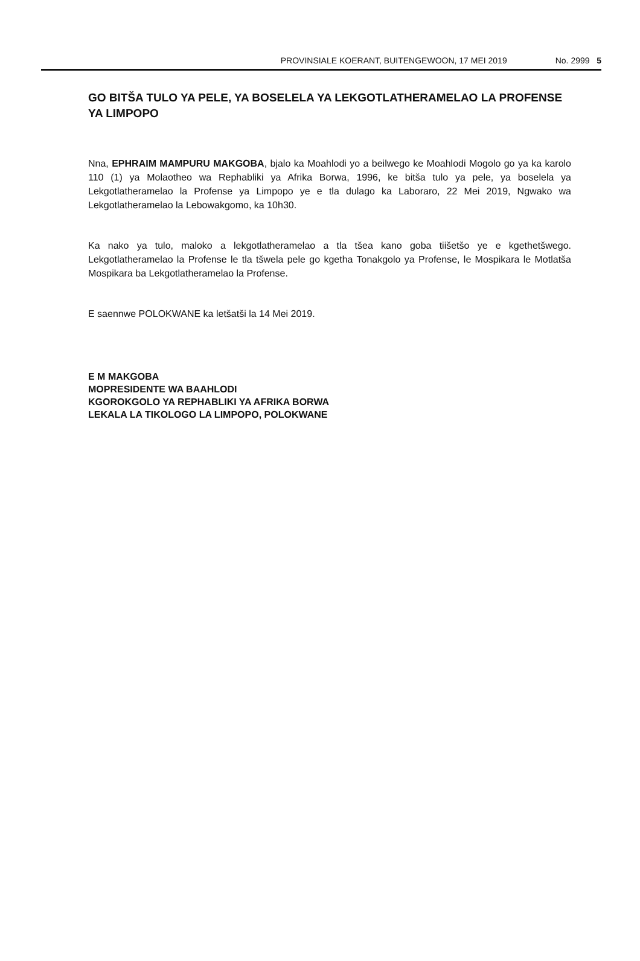PROVINSIALE KOERANT, BUITENGEWOON, 17 MEI 2019 No. 2999 5
GO BITŠA TULO YA PELE, YA BOSELELA YA LEKGOTLATHERAMELAO LA PROFENSE YA LIMPOPO
Nna, EPHRAIM MAMPURU MAKGOBA, bjalo ka Moahlodi yo a beilwego ke Moahlodi Mogolo go ya ka karolo 110 (1) ya Molaotheo wa Rephabliki ya Afrika Borwa, 1996, ke bitša tulo ya pele, ya boselela ya Lekgotlatheramelao la Profense ya Limpopo ye e tla dulago ka Laboraro, 22 Mei 2019, Ngwako wa Lekgotlatheramelao la Lebowakgomo, ka 10h30.
Ka nako ya tulo, maloko a lekgotlatheramelao a tla tšea kano goba tiišetšo ye e kgethetšwego. Lekgotlatheramelao la Profense le tla tšwela pele go kgetha Tonakgolo ya Profense, le Mospikara le Motlatša Mospikara ba Lekgotlatheramelao la Profense.
E saennwe POLOKWANE ka letšatši la 14 Mei 2019.
E M MAKGOBA
MOPRESIDENTE WA BAAHLODI
KGOROKGOLO YA REPHABLIKI YA AFRIKA BORWA
LEKALA LA TIKOLOGO LA LIMPOPO, POLOKWANE